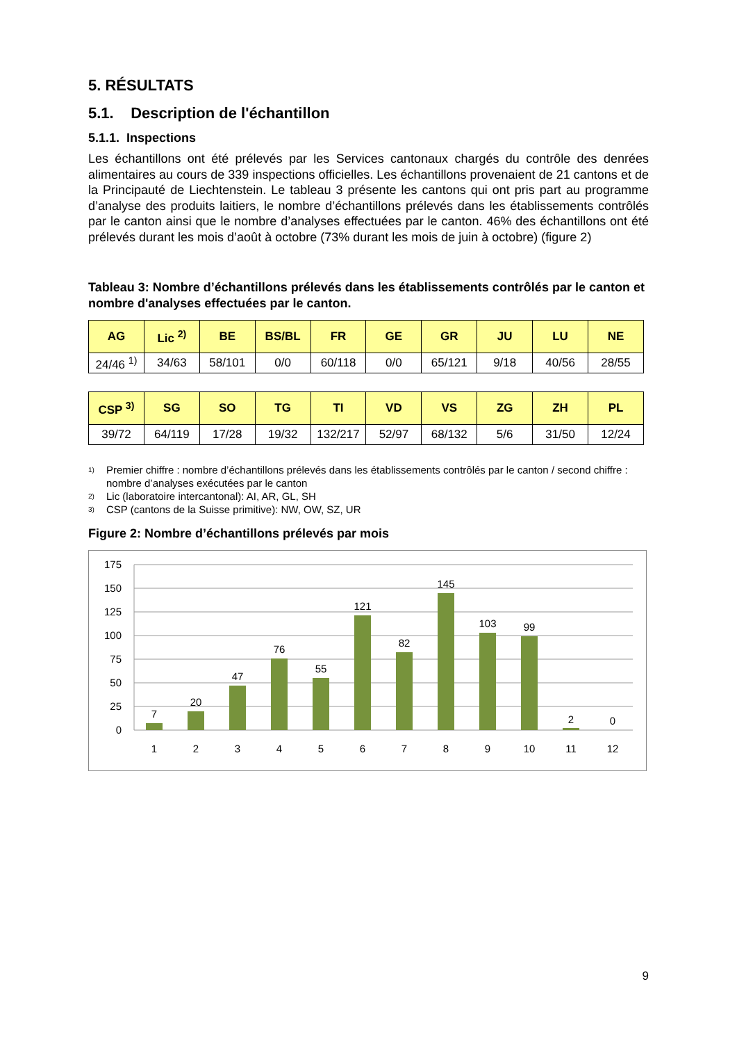5. RÉSULTATS
5.1. Description de l'échantillon
5.1.1. Inspections
Les échantillons ont été prélevés par les Services cantonaux chargés du contrôle des denrées alimentaires au cours de 339 inspections officielles. Les échantillons provenaient de 21 cantons et de la Principauté de Liechtenstein. Le tableau 3 présente les cantons qui ont pris part au programme d’analyse des produits laitiers, le nombre d’échantillons prélevés dans les établissements contrôlés par le canton ainsi que le nombre d’analyses effectuées par le canton. 46% des échantillons ont été prélevés durant les mois d’août à octobre (73% durant les mois de juin à octobre) (figure 2)
Tableau 3: Nombre d’échantillons prélevés dans les établissements contrôlés par le canton et nombre d'analyses effectuées par le canton.
| AG | Lic <sup>2)</sup> | BE | BS/BL | FR | GE | GR | JU | LU | NE |
| --- | --- | --- | --- | --- | --- | --- | --- | --- | --- |
| 24/46 <sup>1)</sup> | 34/63 | 58/101 | 0/0 | 60/118 | 0/0 | 65/121 | 9/18 | 40/56 | 28/55 |
| CSP <sup>3)</sup> | SG | SO | TG | TI | VD | VS | ZG | ZH | PL |
| --- | --- | --- | --- | --- | --- | --- | --- | --- | --- |
| 39/72 | 64/119 | 17/28 | 19/32 | 132/217 | 52/97 | 68/132 | 5/6 | 31/50 | 12/24 |
<sup>1)</sup> Premier chiffre : nombre d’échantillons prélevés dans les établissements contrôlés par le canton / second chiffre : nombre d’analyses exécutées par le canton
<sup>2)</sup> Lic (laboratoire intercantonal): AI, AR, GL, SH
<sup>3)</sup> CSP (cantons de la Suisse primitive): NW, OW, SZ, UR
Figure 2: Nombre d’échantillons prélevés par mois
175
150
125
100
75
50
25
0
7
20
47
76
55
121
82
145
103
99
2
0
1
2
3
4
5
6
7
8
9
10
11
12
9